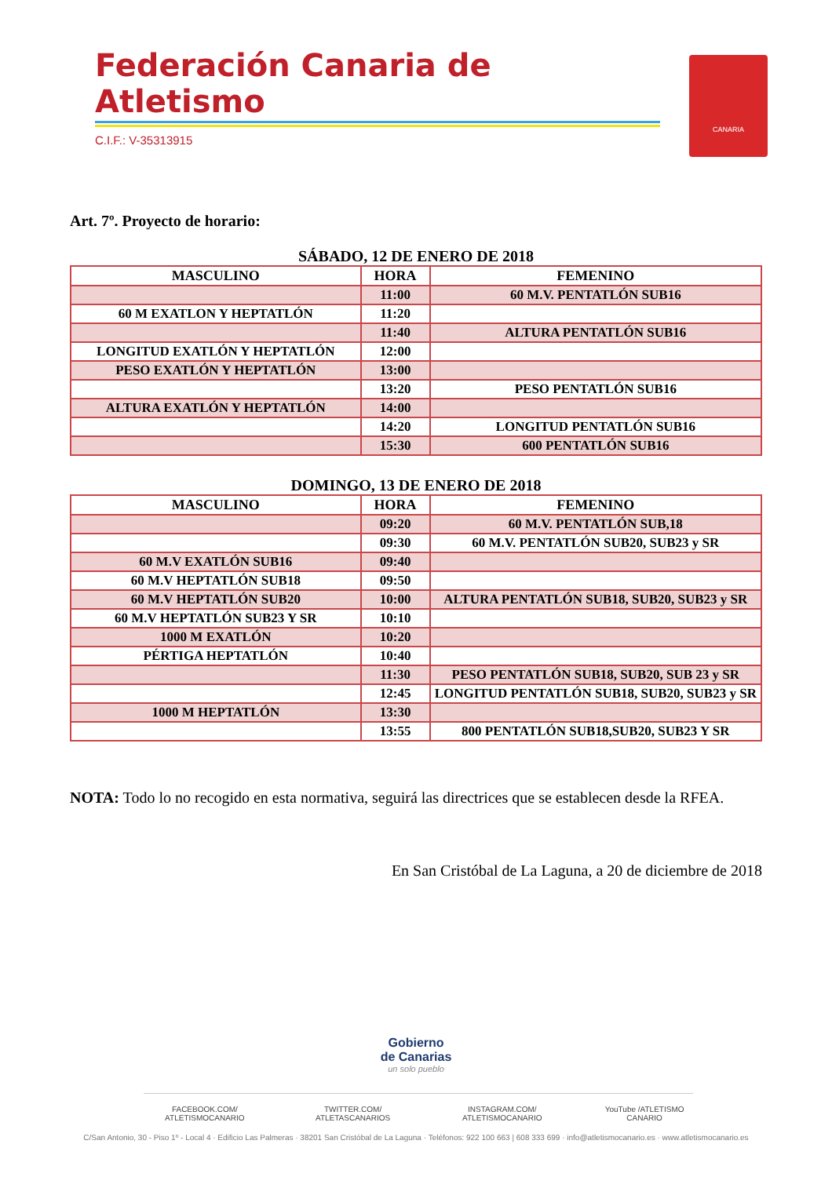Federación Canaria de Atletismo
C.I.F.: V-35313915
CANARIA
Art. 7º. Proyecto de horario:
SÁBADO, 12 DE ENERO DE 2018
| MASCULINO | HORA | FEMENINO |
| --- | --- | --- |
| | 11:00 | 60 M.V. PENTATLÓN SUB16 |
| 60 M EXATLON Y HEPTATLÓN | 11:20 | |
| | 11:40 | ALTURA PENTATLÓN SUB16 |
| LONGITUD EXATLÓN Y HEPTATLÓN | 12:00 | |
| PESO EXATLÓN Y HEPTATLÓN | 13:00 | |
| | 13:20 | PESO PENTATLÓN SUB16 |
| ALTURA EXATLÓN Y HEPTATLÓN | 14:00 | |
| | 14:20 | LONGITUD PENTATLÓN SUB16 |
| | 15:30 | 600 PENTATLÓN SUB16 |
DOMINGO, 13 DE ENERO DE 2018
| MASCULINO | HORA | FEMENINO |
| --- | --- | --- |
| | 09:20 | 60 M.V. PENTATLÓN SUB,18 |
| | 09:30 | 60 M.V. PENTATLÓN SUB20, SUB23 y SR |
| 60 M.V EXATLÓN SUB16 | 09:40 | |
| 60 M.V HEPTATLÓN SUB18 | 09:50 | |
| 60 M.V HEPTATLÓN SUB20 | 10:00 | ALTURA PENTATLÓN SUB18, SUB20, SUB23 y SR |
| 60 M.V HEPTATLÓN SUB23 Y SR | 10:10 | |
| 1000 M EXATLÓN | 10:20 | |
| PÉRTIGA HEPTATLÓN | 10:40 | |
| | 11:30 | PESO PENTATLÓN SUB18, SUB20, SUB 23 y SR |
| | 12:45 | LONGITUD PENTATLÓN SUB18, SUB20, SUB23 y SR |
| 1000 M HEPTATLÓN | 13:30 | |
| | 13:55 | 800 PENTATLÓN SUB18,SUB20, SUB23 Y SR |
NOTA: Todo lo no recogido en esta normativa, seguirá las directrices que se establecen desde la RFEA.
En San Cristóbal de La Laguna, a 20 de diciembre de 2018
Gobierno
de Canarias
un solo pueblo
FACEBOOK.COM/ ATLETISMOCANARIO TWITTER.COM/ ATLETASCANARIOS INSTAGRAM.COM/ ATLETISMOCANARIO YouTube /ATLETISMO CANARIO
C/San Antonio, 30 - Piso 1º - Local 4 · Edificio Las Palmeras · 38201 San Cristóbal de La Laguna · Teléfonos: 922 100 663 | 608 333 699 · info@atletismocanario.es · www.atletismocanario.es